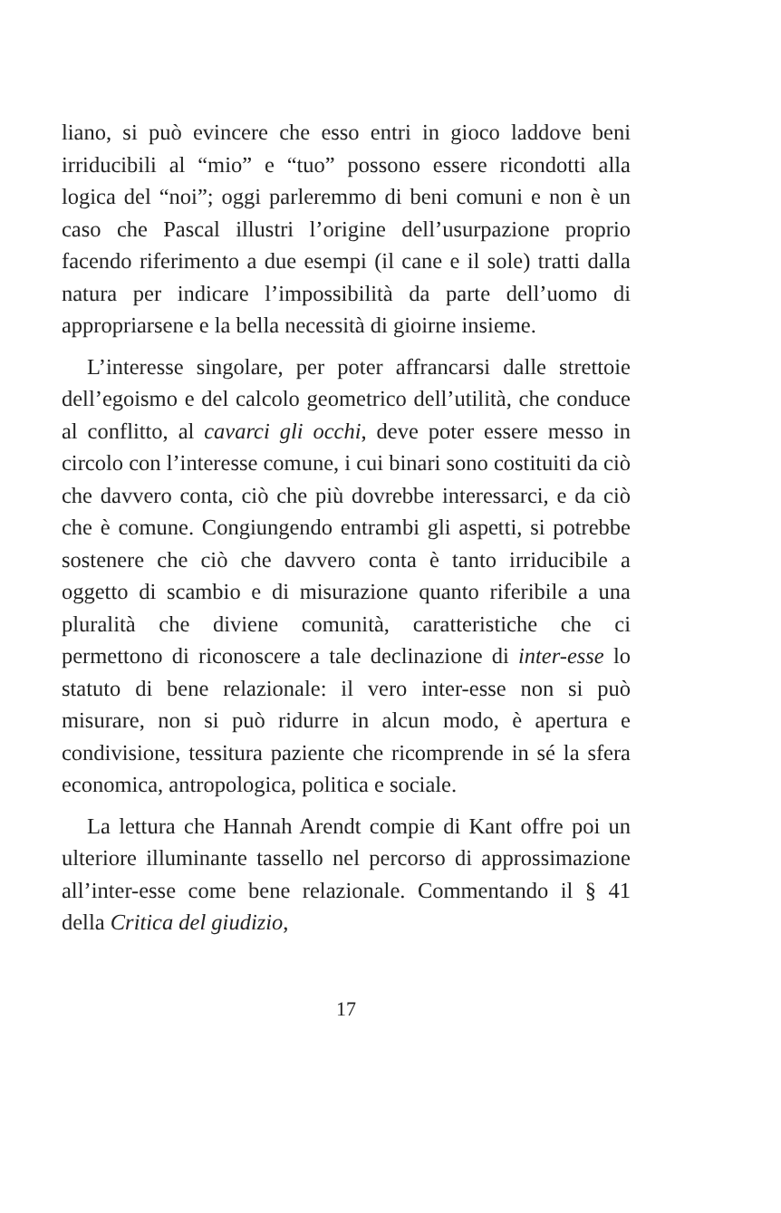liano, si può evincere che esso entri in gioco laddove beni irriducibili al “mio” e “tuo” possono essere ricondotti alla logica del “noi”; oggi parleremmo di beni comuni e non è un caso che Pascal illustri l’origine dell’usurpazione proprio facendo riferimento a due esempi (il cane e il sole) tratti dalla natura per indicare l’impossibilità da parte dell’uomo di appropriarsene e la bella necessità di gioirne insieme.
L’interesse singolare, per poter affrancarsi dalle strettoie dell’egoismo e del calcolo geometrico dell’utilità, che conduce al conflitto, al cavarci gli occhi, deve poter essere messo in circolo con l’interesse comune, i cui binari sono costituiti da ciò che davvero conta, ciò che più dovrebbe interessarci, e da ciò che è comune. Congiungendo entrambi gli aspetti, si potrebbe sostenere che ciò che davvero conta è tanto irriducibile a oggetto di scambio e di misurazione quanto riferibile a una pluralità che diviene comunità, caratteristiche che ci permettono di riconoscere a tale declinazione di inter-esse lo statuto di bene relazionale: il vero inter-esse non si può misurare, non si può ridurre in alcun modo, è apertura e condivisione, tessitura paziente che ricomprende in sé la sfera economica, antropologica, politica e sociale.
La lettura che Hannah Arendt compie di Kant offre poi un ulteriore illuminante tassello nel percorso di approssimazione all’inter-esse come bene relazionale. Commentando il § 41 della Critica del giudizio,
17